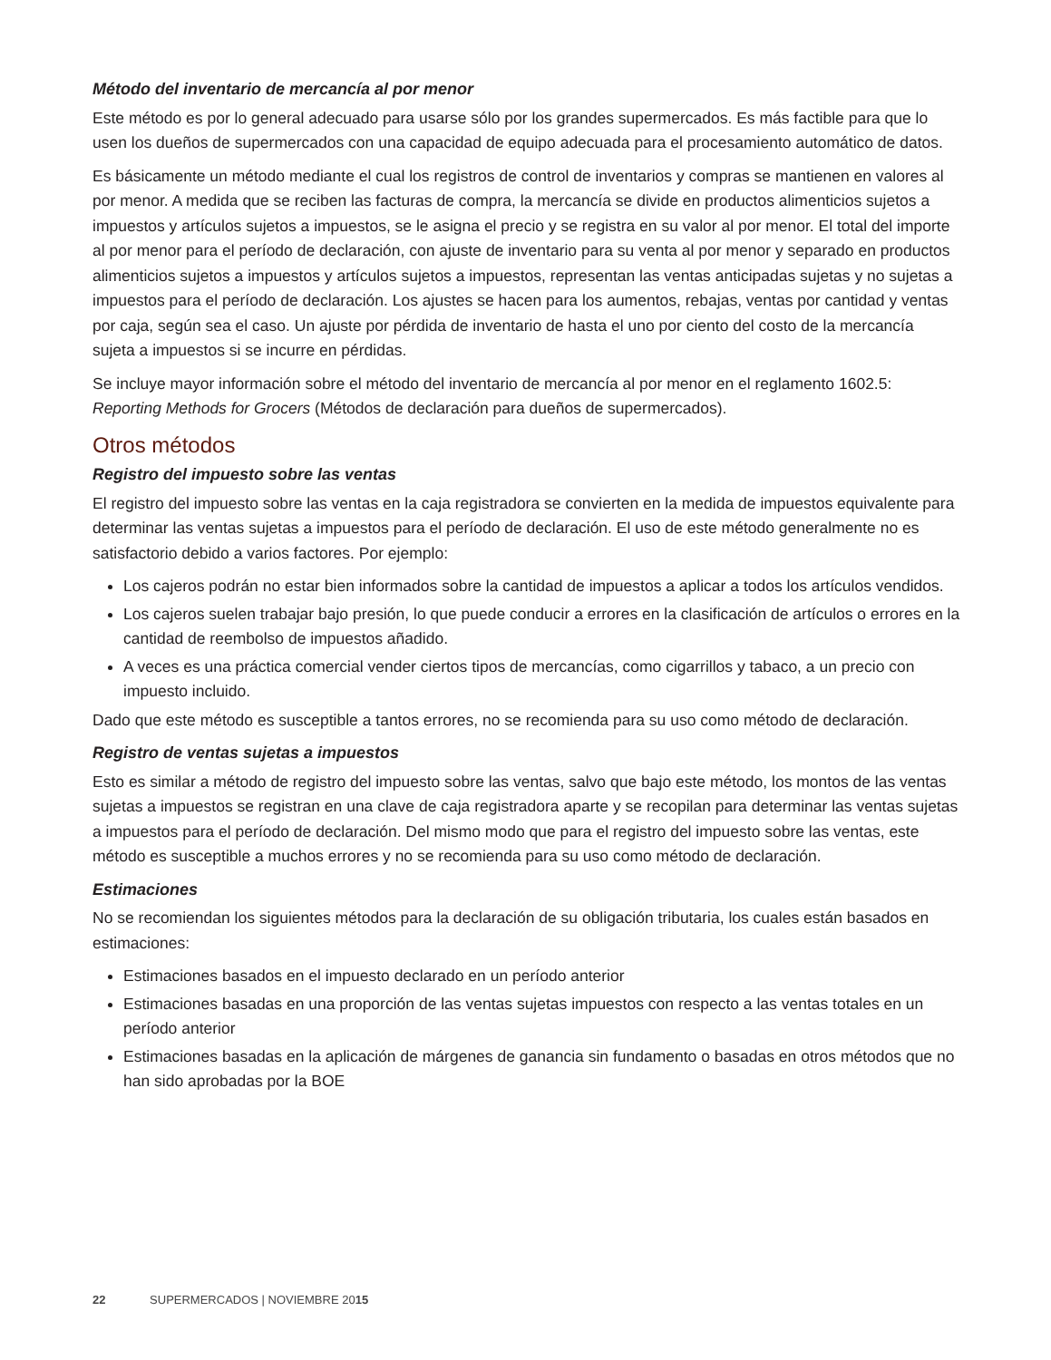Método del inventario de mercancía al por menor
Este método es por lo general adecuado para usarse sólo por los grandes supermercados. Es más factible para que lo usen los dueños de supermercados con una capacidad de equipo adecuada para el procesamiento automático de datos.
Es básicamente un método mediante el cual los registros de control de inventarios y compras se mantienen en valores al por menor. A medida que se reciben las facturas de compra, la mercancía se divide en productos alimenticios sujetos a impuestos y artículos sujetos a impuestos, se le asigna el precio y se registra en su valor al por menor. El total del importe al por menor para el período de declaración, con ajuste de inventario para su venta al por menor y separado en productos alimenticios sujetos a impuestos y artículos sujetos a impuestos, representan las ventas anticipadas sujetas y no sujetas a impuestos para el período de declaración. Los ajustes se hacen para los aumentos, rebajas, ventas por cantidad y ventas por caja, según sea el caso. Un ajuste por pérdida de inventario de hasta el uno por ciento del costo de la mercancía sujeta a impuestos si se incurre en pérdidas.
Se incluye mayor información sobre el método del inventario de mercancía al por menor en el reglamento 1602.5: Reporting Methods for Grocers (Métodos de declaración para dueños de supermercados).
Otros métodos
Registro del impuesto sobre las ventas
El registro del impuesto sobre las ventas en la caja registradora se convierten en la medida de impuestos equivalente para determinar las ventas sujetas a impuestos para el período de declaración. El uso de este método generalmente no es satisfactorio debido a varios factores. Por ejemplo:
Los cajeros podrán no estar bien informados sobre la cantidad de impuestos a aplicar a todos los artículos vendidos.
Los cajeros suelen trabajar bajo presión, lo que puede conducir a errores en la clasificación de artículos o errores en la cantidad de reembolso de impuestos añadido.
A veces es una práctica comercial vender ciertos tipos de mercancías, como cigarrillos y tabaco, a un precio con impuesto incluido.
Dado que este método es susceptible a tantos errores, no se recomienda para su uso como método de declaración.
Registro de ventas sujetas a impuestos
Esto es similar a método de registro del impuesto sobre las ventas, salvo que bajo este método, los montos de las ventas sujetas a impuestos se registran en una clave de caja registradora aparte y se recopilan para determinar las ventas sujetas a impuestos para el período de declaración. Del mismo modo que para el registro del impuesto sobre las ventas, este método es susceptible a muchos errores y no se recomienda para su uso como método de declaración.
Estimaciones
No se recomiendan los siguientes métodos para la declaración de su obligación tributaria, los cuales están basados en estimaciones:
Estimaciones basados en el impuesto declarado en un período anterior
Estimaciones basadas en una proporción de las ventas sujetas impuestos con respecto a las ventas totales en un período anterior
Estimaciones basadas en la aplicación de márgenes de ganancia sin fundamento o basadas en otros métodos que no han sido aprobadas por la BOE
22 SUPERMERCADOS | NOVIEMBRE 2015